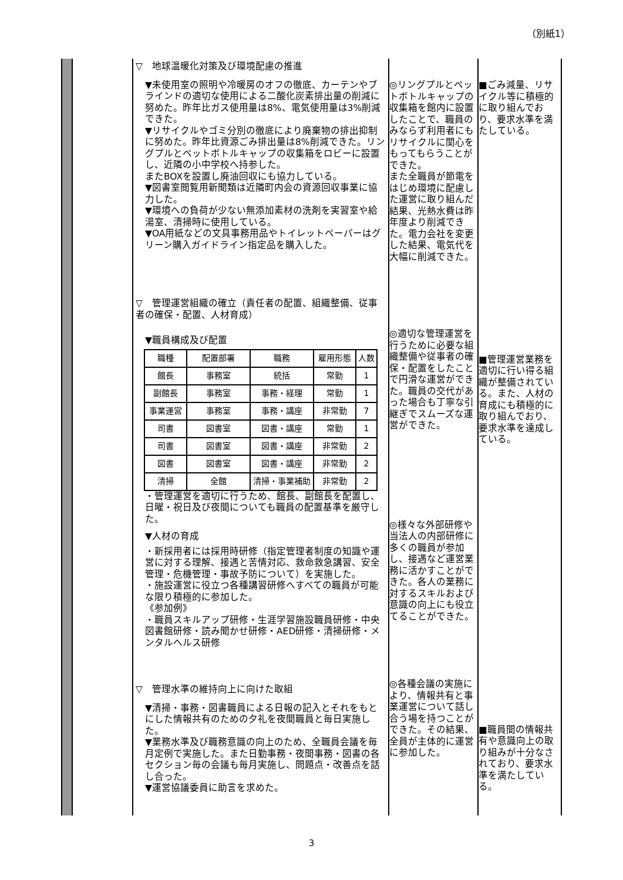（別紙1）
▽　地球温暖化対策及び環境配慮の推進
▼未使用室の照明や冷暖房のオフの徹底、カーテンやブラインドの適切な使用による二酸化炭素排出量の削減に努めた。昨年比ガス使用量は8%、電気使用量は3%削減できた。
▼リサイクルやゴミ分別の徹底により廃棄物の排出抑制に努めた。昨年比資源ごみ排出量は8%削減できた。リングプルとペットボトルキャップの収集箱をロビーに設置し、近隣の小中学校へ持参した。
またBOXを設置し廃油回収にも協力している。
▼図書室閲覧用新聞類は近隣町内会の資源回収事業に協力した。
▼環境への負荷が少ない無添加素材の洗剤を実習室や給湯室、清掃時に使用している。
▼OA用紙などの文具事務用品やトイレットペーパーはグリーン購入ガイドライン指定品を購入した。
▽　管理運営組織の確立（責任者の配置、組織整備、従事者の確保・配置、人材育成）
▼職員構成及び配置
| 職種 | 配置部署 | 職務 | 雇用形態 | 人数 |
| 館長 | 事務室 | 統括 | 常勤 | 1 |
| 副館長 | 事務室 | 事務・経理 | 常勤 | 1 |
| 事業運営 | 事務室 | 事務・講座 | 非常勤 | 7 |
| 司書 | 図書室 | 図書・講座 | 常勤 | 1 |
| 司書 | 図書室 | 図書・講座 | 非常勤 | 2 |
| 図書 | 図書室 | 図書・講座 | 非常勤 | 2 |
| 清掃 | 全館 | 清掃・事業補助 | 非常勤 | 2 |
・管理運営を適切に行うため、館長、副館長を配置し、日曜・祝日及び夜間についても職員の配置基準を厳守した。
▼人材の育成
・新採用者には採用時研修（指定管理者制度の知識や運営に対する理解、接遇と苦情対応、救命救急講習、安全管理・危機管理・事故予防について）を実施した。
・施設運営に役立つ各種講習研修へすべての職員が可能な限り積極的に参加した。
《参加例》
・職員スキルアップ研修・生涯学習施設職員研修・中央図書館研修・読み聞かせ研修・AED研修・清掃研修・メンタルヘルス研修
▽　管理水準の維持向上に向けた取組
▼清掃・事務・図書職員による日報の記入とそれをもとにした情報共有のための夕礼を夜間職員と毎日実施した。
▼業務水準及び職務意識の向上のため、全職員会議を毎月定例で実施した。また日勤事務・夜間事務・図書の各セクション毎の会議も毎月実施し、問題点・改善点を話し合った。
▼運営協議委員に助言を求めた。
◎リングプルとペットボトルキャップの収集箱を館内に設置したことで、職員のみならず利用者にもリサイクルに関心をもってもらうことができた。
また全職員が節電をはじめ環境に配慮した運営に取り組んだ結果、光熱水費は昨年度より削減できた。電力会社を変更した結果、電気代を大幅に削減できた。
◎適切な管理運営を行うために必要な組織整備や従事者の確保・配置をしたことで円滑な運営ができた。職員の交代があった場合も丁寧な引継ぎでスムーズな運営ができた。
◎様々な外部研修や当法人の内部研修に多くの職員が参加し、接遇など運営業務に活かすことができた。各人の業務に対するスキルおよび意識の向上にも役立てることができた。
◎各種会議の実施により、情報共有と事業運営について話し合う場を持つことができた。その結果、全員が主体的に運営に参加した。
■ごみ減量、リサイクル等に積極的に取り組んでおり、要求水準を満たしている。
■管理運営業務を適切に行い得る組織が整備されている。また、人材の育成にも積極的に取り組んでおり、要求水準を達成している。
■職員間の情報共有や意識向上の取り組みが十分なされており、要求水準を満たしている。
3